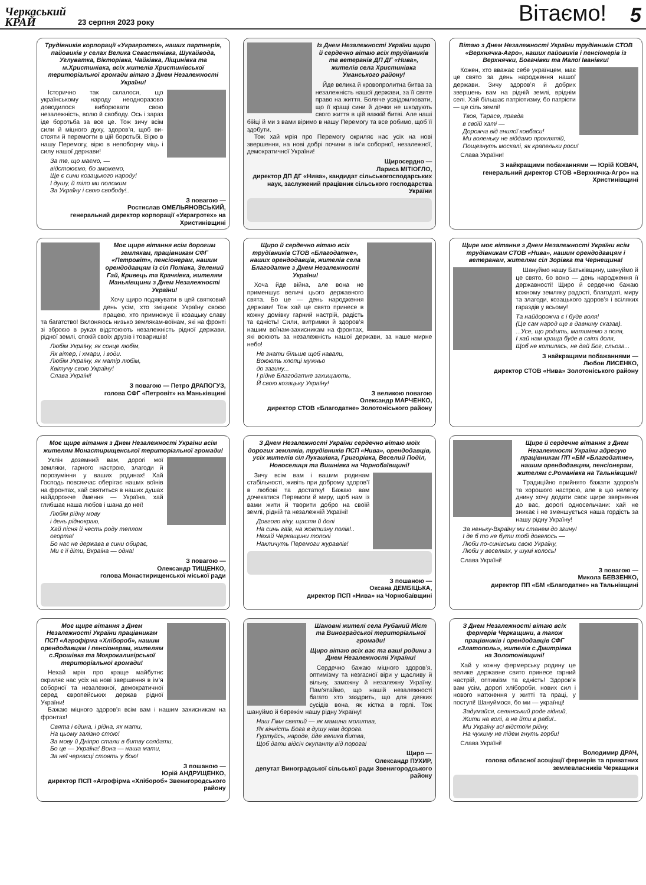Черкаський
КРАЙ
23 серпня 2023 року
Вітаємо!
5
Трудівників корпорації «Украгротех», наших партнерів, пайовиків у селах Велика Севастянівка, Шукайвода, Углуватка, Вікторівка, Чайківка, Ліщинівка та м.Христинівка, всіх жителів Христинівської територіальної громади вітаю з Днем Незалежності України!
Історично так склалося, що українському народу неодноразово доводилося вибо­рювати свою незалежність, волю й свободу. Ось і зараз іде бороть­ба за все це. Тож зичу всім сили й міцного духу, здоров’я, щоб ви­стояти й перемогти в цій бороть­бі. Вірю в нашу Перемогу, вірю в непоборну міць і силу нашої дер­жави!
За те, що маємо, —
відстоюємо, бо зможемо,
Ще є сини козацького народу!
І душу, й тіло ми положим
За Україну і свою свободу!..
З повагою —
Ростислав ОМЕЛЬЯНОВСЬКИЙ,
генеральний директор корпорації «Украгротех» на Христинівщині
Із Днем Незалежності України щиро й сердечно вітаю всіх трудівників та ветеранів ДП ДГ «Нива», жителів села Христинівка Уманського району!
Йде велика й кровопролитна битва за незалежність нашої держави, за її святе право на життя. Боляче усвідомлювати, що її кращі сини й дочки не шкодують свого життя в цій важкій битві. Але наші бійці й ми з вами віримо в нашу Перемогу та все робимо, щоб її здобути.
Тож хай мрія про Перемогу окриляє нас усіх на нові звершення, на нові добрі почини в ім’я соборної, незалежної, демократичної України!
Щиросердно —
Лариса МІТІОГЛО,
директор ДП ДГ «Нива», кандидат сільськогосподарських наук, заслужений працівник сільського господарства України
Вітаю з Днем Незалежності України трудівників СТОВ «Верхнячка-Агро», наших пайовиків і пенсіонерів із Верхнячки, Богачівки та Малої Іванівки!
Кожен, хто вважає себе українцем, має це свято за день народження нашої держави. Зичу здоров’я й добрих звершень вам на рідній землі, вріднім селі. Хай більшає патріотизму, бо патріоти — це сіль землі!
Твоя, Тарасе, правда
в своїй хаті —
Дорожча від гнилої ковбаси!
Ми воленьку не віддамо проклятій,
Пощезнуть москалі, як крапельки роси!
Слава України!
З найкращими побажаннями — Юрій КОВАЧ,
генеральний директор СТОВ «Верхнячка-Агро» на Христинівщині
Моє щире вітання всім дорогим землякам, працівникам СФГ «Петровіт», пенсіонерам, нашим орендодавцям із сіл Попівка, Зелений Гай, Кривець та Крачківка, жителям Маньківщини з Днем Незалежності України!
Хочу щиро подякувати в цей святковий день усім, хто зміцнює Україну своєю працею, хто примножує її козацьку славу та багатство! Вклоняюсь низько землякам-воїнам, які на фронті зі зброєю в руках відстоюють незалежність рідної держави, рідної землі, спокій своїх друзів і товаришів!
Любім Україну, як сонце любім,
Як вітер, і хмари, і води.
Любім Україну, як матір любім,
Квітучу свою Україну!
Слава Україні!
З повагою — Петро ДРАПОГУЗ,
голова СФГ «Петровіт» на Маньківщині
Щиро й сердечно вітаю всіх трудівників СТОВ «Благодатне», наших орендодавців, жителів села Благодатне з Днем Незалежності України!
Хоча йде війна, але вона не применшує величі цього державного свята. Бо це — день народження держави! Тож хай це свято принесе в кожну домівку гарний настрій, радість та єдність! Сили, витримки й здоров’я нашим воїнам-захисникам на фронтах, які воюють за незалежність нашої держави, за наше мирне небо!
Не знати більше щоб навали,
Воюють хлопці мужньо
до загину...
І рідне Благодатне захищають,
Й свою козацьку Україну!
З великою повагою
Олександр МАРЧЕНКО,
директор СТОВ «Благодатне» Золотоніського району
Щире моє вітання з Днем Незалежності України всім трудівникам СТОВ «Нива», нашим орендодавцям і ветеранам, жителям сіл Зорівка та Чернещина!
Шануймо нашу Батьківщину, шануймо й це свято, бо воно — день народження її державності! Щиро й сердечно бажаю кожному земляку радості, благодаті, миру та злагоди, козацького здоров’я і всіляких гараздів у всьому!
Та найдорожча є і буде воля!
(Це сам народ ще в давнину сказав).
...Усе, що родить, матимемо з поля,
І хай нам краща буде в світі доля,
Щоб не котилась, не дай Бог, сльоза...
З найкращими побажаннями —
Любов ЛИСЕНКО,
директор СТОВ «Нива» Золотоніського району
Моє щире вітання з Днем Незалежності України всім жителям Монастирищенської територіальної громади!
Уклін доземний вам, дорогі мої земляки, гарного настрою, злагоди й порозуміння у ваших родинах! Хай Господь повсякчас оберігає наших воїнів на фронтах, хай святиться в наших душах найдорожче ймення — Україна, хай глибшає наша любов і шана до неї!
Любім рідну мову
і день ріднокраю,
Хай пісня й честь роду теплом огорта!
Бо нас не держава в сини обирає,
Ми є її діти, Вкраїна — одна!
З повагою —
Олександр ТИЩЕНКО,
голова Монастирищенської міської ради
З Днем Незалежності України сердечно вітаю моїх дорогих земляків, трудівників ПСП «Нива», орендодавців, усіх жителів сіл Лукашівка, Григорівка, Веселий Поділ, Новоселиця та Вишнівка на Чорнобаївщині!
Зичу всім вам і вашим родинам стабільності, живіть при доброму здоров’ї в любові та достатку! Бажаю вам дочекатися Перемоги й миру, щоб нам із вами жити й творити добро на своїй землі, рідній та незалежній Україні!
Довгого віку, щастя й долі
На синь гаїв, на жовтизну полів!..
Нехай Черкащини тополі
Накличуть Перемоги журавлів!
З пошаною —
Оксана ДЕМБІЦЬКА,
директор ПСП «Нива» на Чорнобаївщині
Щире й сердечне вітання з Днем Незалежності України адресую працівникам ПП «БМ «Благодатне», нашим орендодавцям, пенсіонерам, жителям с.Романівка на Тальнівщині!
Традиційно прийнято бажати здоров’я та хорошого настрою, але в цю нелегку днину хочу додати своє щире звернення до вас, дорогі односельчани: хай не зникає і не зменшується наша гордість за нашу рідну Україну!
За неньку-Вкраїну ми станем до згину!
І де б то не бути тобі довелось —
Люби по-синівськи свою Україну,
Люби у веселках, у шумі колось!
Слава Україні!
З повагою —
Микола БЕВЗЕНКО,
директор ПП «БМ «Благодатне» на Тальнівщині
Моє щире вітання з Днем Незалежності України працівникам ПСП «Агрофірма «Хлібороб», нашим орендодавцям і пенсіонерам, жителям с.Ярошівка та Мокрокалигірської територіальної громади!
Нехай мрія про краще майбутнє окриляє нас усіх на нові звершення в ім’я соборної та незалежної, демократичної серед європейських держав рідної України!
Бажаю міцного здоров’я всім вам і нашим захисникам на фронтах!
Свята і єдина, і рідна, як мати,
На цьому залізно стою!
За мову й Дніпро стали в битву солдати,
Бо це — Україна! Вона — наша мати,
За неї черкасці стоять у бою!
З пошаною —
Юрій АНДРУЩЕНКО,
директор ПСП «Агрофірма «Хлібороб» Звенигородського району
Шановні жителі села Рубаний Міст та Виноградської територіальної громади!
Щиро вітаю всіх вас та ваші родини з Днем Незалежності України!
Сердечно бажаю міцного здоров’я, оптимізму та незгасної віри у щасливу й вільну, заможну й незалежну Україну. Пам’ятаймо, що нашій незалежності багато хто заздрить, що для деяких сусідів вона, як кістка в горлі. Тож шануймо й бережім нашу рідну Україну!
Наш Гімн святий — як мамина молитва,
Як вічність Бога в душу нам дорога.
Гуртуйсь, народе, йде велика битва,
Щоб дати відсіч окупанту від порога!
Щиро —
Олександр ПУХИР,
депутат Виноградської сільської ради Звенигородського району
З Днем Незалежності вітаю всіх фермерів Черкащини, а також працівників і орендодавців СФГ «Златополь», жителів с.Дмитрівка на Золотонівщині!
Хай у кожну фермерську родину це велике державне свято принесе гарний настрій, оптимізм та єдність! Здоров’я вам усім, дорогі хлібороби, нових сил і нового натхнення у житті та праці, у поступі! Шануймося, бо ми — українці!
Задумайся, селянський роде гідний,
Жити на волі, а не йти в раби!..
Ми Україну всі відстоїм рідну,
На чужину не підем гнуть горби!
Слава Україні!
Володимир ДРАЧ,
голова обласної асоціації фермерів та приватних землевласників Черкащини